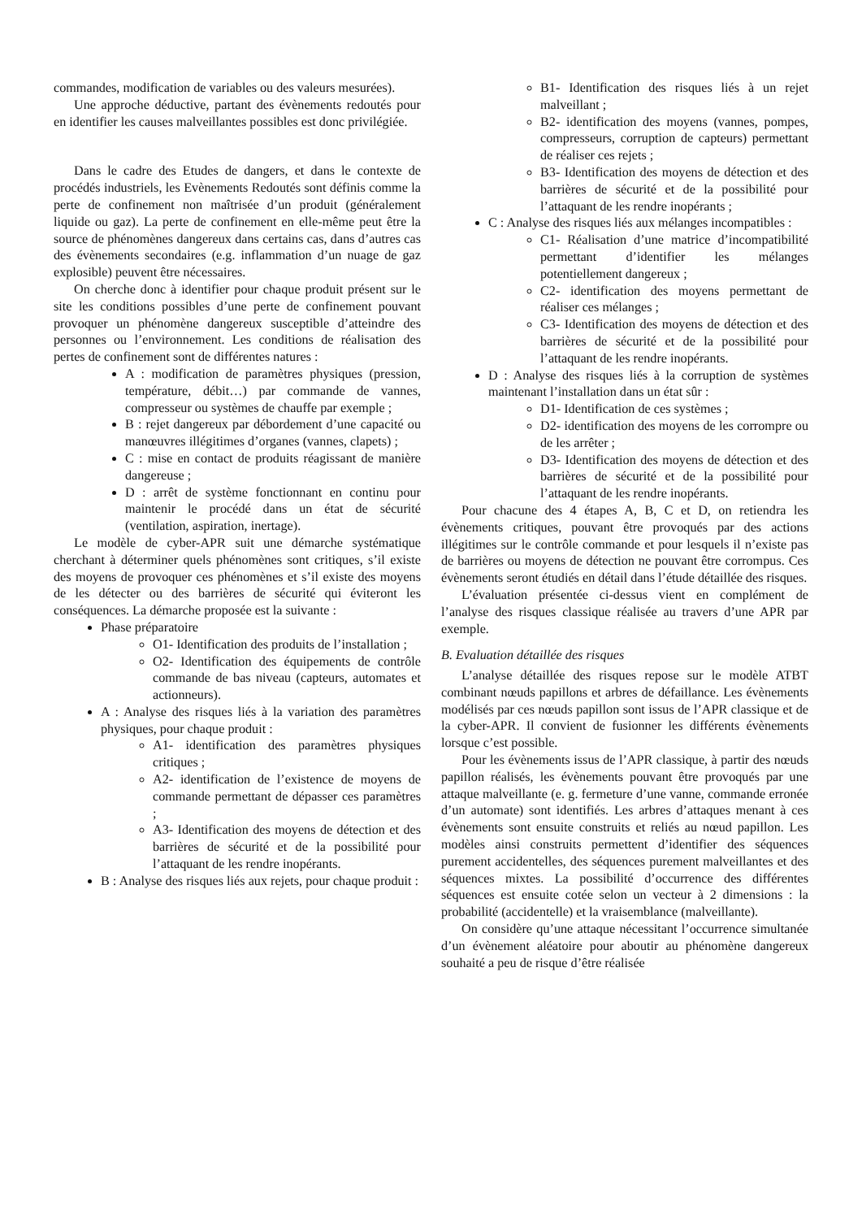commandes, modification de variables ou des valeurs mesurées).
Une approche déductive, partant des évènements redoutés pour en identifier les causes malveillantes possibles est donc privilégiée.
Dans le cadre des Etudes de dangers, et dans le contexte de procédés industriels, les Evènements Redoutés sont définis comme la perte de confinement non maîtrisée d’un produit (généralement liquide ou gaz). La perte de confinement en elle-même peut être la source de phénomènes dangereux dans certains cas, dans d’autres cas des évènements secondaires (e.g. inflammation d’un nuage de gaz explosible) peuvent être nécessaires.
On cherche donc à identifier pour chaque produit présent sur le site les conditions possibles d’une perte de confinement pouvant provoquer un phénomène dangereux susceptible d’atteindre des personnes ou l’environnement. Les conditions de réalisation des pertes de confinement sont de différentes natures :
A : modification de paramètres physiques (pression, température, débit…) par commande de vannes, compresseur ou systèmes de chauffe par exemple ;
B : rejet dangereux par débordement d’une capacité ou manœuvres illégitimes d’organes (vannes, clapets) ;
C : mise en contact de produits réagissant de manière dangereuse ;
D : arrêt de système fonctionnant en continu pour maintenir le procédé dans un état de sécurité (ventilation, aspiration, inertage).
Le modèle de cyber-APR suit une démarche systématique cherchant à déterminer quels phénomènes sont critiques, s’il existe des moyens de provoquer ces phénomènes et s’il existe des moyens de les détecter ou des barrières de sécurité qui éviteront les conséquences. La démarche proposée est la suivante :
Phase préparatoire
O1- Identification des produits de l’installation ;
O2- Identification des équipements de contrôle commande de bas niveau (capteurs, automates et actionneurs).
A : Analyse des risques liés à la variation des paramètres physiques, pour chaque produit :
A1- identification des paramètres physiques critiques ;
A2- identification de l’existence de moyens de commande permettant de dépasser ces paramètres ;
A3- Identification des moyens de détection et des barrières de sécurité et de la possibilité pour l’attaquant de les rendre inopérants.
B : Analyse des risques liés aux rejets, pour chaque produit :
B1- Identification des risques liés à un rejet malveillant ;
B2- identification des moyens (vannes, pompes, compresseurs, corruption de capteurs) permettant de réaliser ces rejets ;
B3- Identification des moyens de détection et des barrières de sécurité et de la possibilité pour l’attaquant de les rendre inopérants ;
C : Analyse des risques liés aux mélanges incompatibles :
C1- Réalisation d’une matrice d’incompatibilité permettant d’identifier les mélanges potentiellement dangereux ;
C2- identification des moyens permettant de réaliser ces mélanges ;
C3- Identification des moyens de détection et des barrières de sécurité et de la possibilité pour l’attaquant de les rendre inopérants.
D : Analyse des risques liés à la corruption de systèmes maintenant l’installation dans un état sûr :
D1- Identification de ces systèmes ;
D2- identification des moyens de les corrompre ou de les arrêter ;
D3- Identification des moyens de détection et des barrières de sécurité et de la possibilité pour l’attaquant de les rendre inopérants.
Pour chacune des 4 étapes A, B, C et D, on retiendra les évènements critiques, pouvant être provoqués par des actions illégitimes sur le contrôle commande et pour lesquels il n’existe pas de barrières ou moyens de détection ne pouvant être corrompus. Ces évènements seront étudiés en détail dans l’étude détaillée des risques.
L’évaluation présentée ci-dessus vient en complément de l’analyse des risques classique réalisée au travers d’une APR par exemple.
B. Evaluation détaillée des risques
L’analyse détaillée des risques repose sur le modèle ATBT combinant nœuds papillons et arbres de défaillance. Les évènements modélisés par ces nœuds papillon sont issus de l’APR classique et de la cyber-APR. Il convient de fusionner les différents évènements lorsque c’est possible.
Pour les évènements issus de l’APR classique, à partir des nœuds papillon réalisés, les évènements pouvant être provoqués par une attaque malveillante (e. g. fermeture d’une vanne, commande erronée d’un automate) sont identifiés. Les arbres d’attaques menant à ces évènements sont ensuite construits et reliés au nœud papillon. Les modèles ainsi construits permettent d’identifier des séquences purement accidentelles, des séquences purement malveillantes et des séquences mixtes. La possibilité d’occurrence des différentes séquences est ensuite cotée selon un vecteur à 2 dimensions : la probabilité (accidentelle) et la vraisemblance (malveillante).
On considère qu’une attaque nécessitant l’occurrence simultanée d’un évènement aléatoire pour aboutir au phénomène dangereux souhaité a peu de risque d’être réalisée